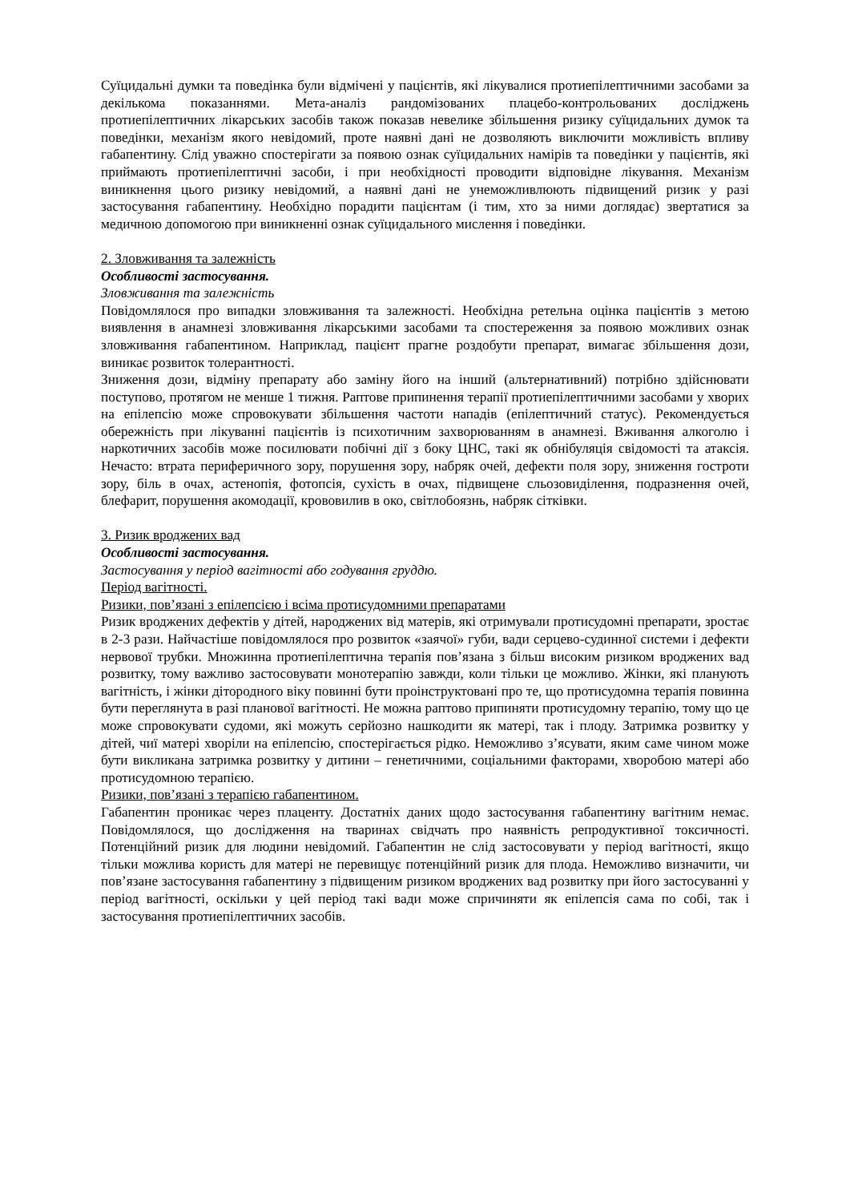Суїцидальні думки та поведінка були відмічені у пацієнтів, які лікувалися протиепілептичними засобами за декількома показаннями. Мета-аналіз рандомізованих плацебо-контрольованих досліджень протиепілептичних лікарських засобів також показав невелике збільшення ризику суїцидальних думок та поведінки, механізм якого невідомий, проте наявні дані не дозволяють виключити можливість впливу габапентину. Слід уважно спостерігати за появою ознак суїцидальних намірів та поведінки у пацієнтів, які приймають протиепілептичні засоби, і при необхідності проводити відповідне лікування. Механізм виникнення цього ризику невідомий, а наявні дані не унеможливлюють підвищений ризик у разі застосування габапентину. Необхідно порадити пацієнтам (і тим, хто за ними доглядає) звертатися за медичною допомогою при виникненні ознак суїцидального мислення і поведінки.
2. Зловживання та залежність
Особливості застосування.
Зловживання та залежність
Повідомлялося про випадки зловживання та залежності. Необхідна ретельна оцінка пацієнтів з метою виявлення в анамнезі зловживання лікарськими засобами та спостереження за появою можливих ознак зловживання габапентином. Наприклад, пацієнт прагне роздобути препарат, вимагає збільшення дози, виникає розвиток толерантності.
Зниження дози, відміну препарату або заміну його на інший (альтернативний) потрібно здійснювати поступово, протягом не менше 1 тижня. Раптове припинення терапії протиепілептичними засобами у хворих на епілепсію може спровокувати збільшення частоти нападів (епілептичний статус). Рекомендується обережність при лікуванні пацієнтів із психотичним захворюванням в анамнезі. Вживання алкоголю і наркотичних засобів може посилювати побічні дії з боку ЦНС, такі як обнібуляція свідомості та атаксія. Нечасто: втрата периферичного зору, порушення зору, набряк очей, дефекти поля зору, зниження гостроти зору, біль в очах, астенопія, фотопсія, сухість в очах, підвищене сльозовиділення, подразнення очей, блефарит, порушення акомодації, крововилив в око, світлобоязнь, набряк сітківки.
3. Ризик вроджених вад
Особливості застосування.
Застосування у період вагітності або годування груддю.
Період вагітності.
Ризики, пов’язані з епілепсією і всіма протисудомними препаратами
Ризик вроджених дефектів у дітей, народжених від матерів, які отримували протисудомні препарати, зростає в 2-3 рази. Найчастіше повідомлялося про розвиток «заячої» губи, вади серцево-судинної системи і дефекти нервової трубки. Множинна протиепілептична терапія пов’язана з більш високим ризиком вроджених вад розвитку, тому важливо застосовувати монотерапію завжди, коли тільки це можливо. Жінки, які планують вагітність, і жінки дітородного віку повинні бути проінструктовані про те, що протисудомна терапія повинна бути переглянута в разі планової вагітності. Не можна раптово припиняти протисудомну терапію, тому що це може спровокувати судоми, які можуть серйозно нашкодити як матері, так і плоду. Затримка розвитку у дітей, чиї матері хворіли на епілепсію, спостерігається рідко. Неможливо з’ясувати, яким саме чином може бути викликана затримка розвитку у дитини – генетичними, соціальними факторами, хворобою матері або протисудомною терапією.
Ризики, пов’язані з терапією габапентином.
Габапентин проникає через плаценту. Достатніх даних щодо застосування габапентину вагітним немає. Повідомлялося, що дослідження на тваринах свідчать про наявність репродуктивної токсичності. Потенційний ризик для людини невідомий. Габапентин не слід застосовувати у період вагітності, якщо тільки можлива користь для матері не перевищує потенційний ризик для плода. Неможливо визначити, чи пов’язане застосування габапентину з підвищеним ризиком вроджених вад розвитку при його застосуванні у період вагітності, оскільки у цей період такі вади може спричиняти як епілепсія сама по собі, так і застосування протиепілептичних засобів.